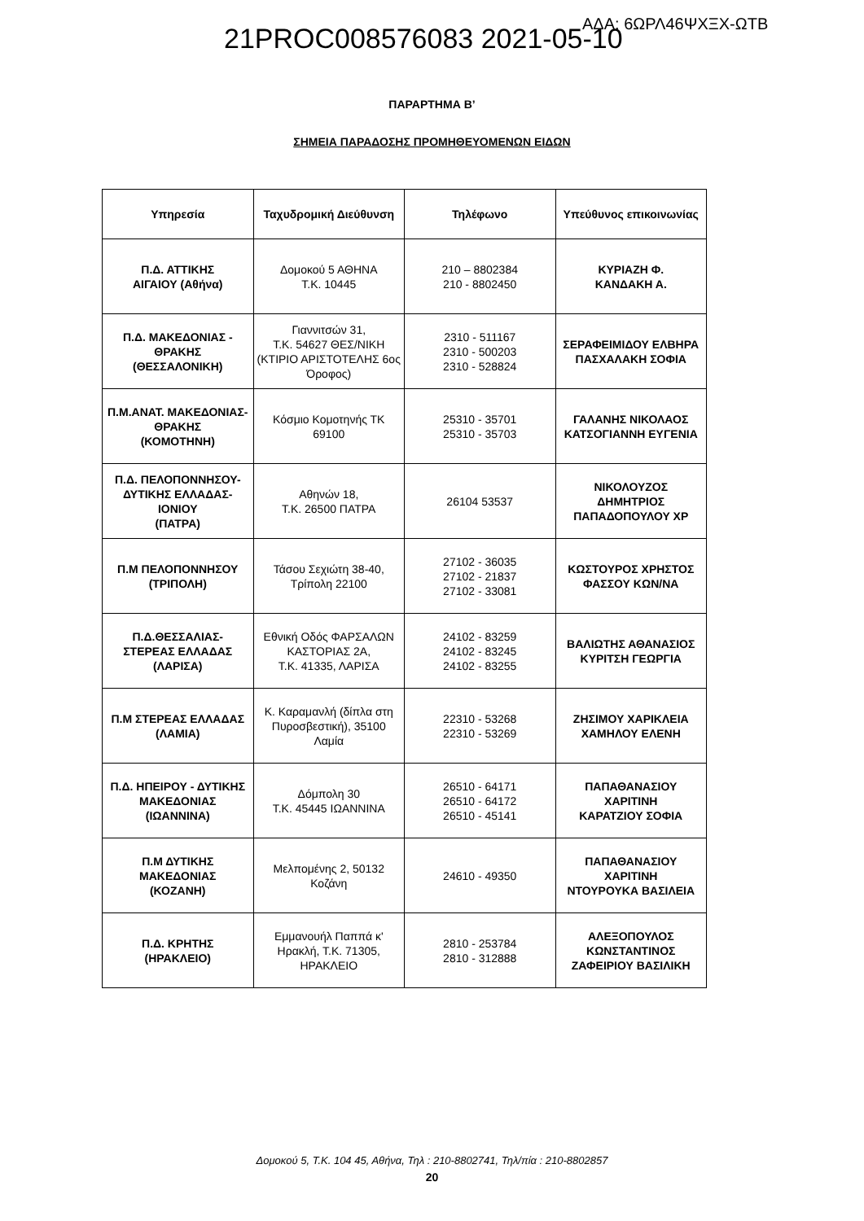21PROC008576083 2021-05-10 ΑΔΑ: 6ΩΡΛ46ΨΧΞΧ-ΩΤΒ
ΠΑΡΑΡΤΗΜΑ Β’
ΣΗΜΕΙΑ ΠΑΡΑΔΟΣΗΣ ΠΡΟΜΗΘΕΥΟΜΕΝΩΝ ΕΙΔΩΝ
| Υπηρεσία | Ταχυδρομική Διεύθυνση | Τηλέφωνο | Υπεύθυνος επικοινωνίας |
| --- | --- | --- | --- |
| Π.Δ. ΑΤΤΙΚΗΣ ΑΙΓΑΙΟΥ (Αθήνα) | Δομοκού 5 ΑΘΗΝΑ Τ.Κ. 10445 | 210 – 8802384 210 - 8802450 | ΚΥΡΙΑΖΗ Φ. ΚΑΝΔΑΚΗ Α. |
| Π.Δ. ΜΑΚΕΔΟΝΙΑΣ - ΘΡΑΚΗΣ (ΘΕΣΣΑΛΟΝΙΚΗ) | Γιαννιτσών 31, Τ.Κ. 54627 ΘΕΣ/ΝΙΚΗ (ΚΤΙΡΙΟ ΑΡΙΣΤΟΤΕΛΗΣ 6ος Όροφος) | 2310 - 511167 2310 - 500203 2310 - 528824 | ΣΕΡΑΦΕΙΜΙΔΟΥ ΕΛΒΗΡΑ ΠΑΣΧΑΛΑΚΗ ΣΟΦΙΑ |
| Π.Μ.ΑΝΑΤ. ΜΑΚΕΔΟΝΙΑΣ- ΘΡΑΚΗΣ (ΚΟΜΟΤΗΝΗ) | Κόσμιο Κομοτηνής ΤΚ 69100 | 25310 - 35701 25310 - 35703 | ΓΑΛΑΝΗΣ ΝΙΚΟΛΑΟΣ ΚΑΤΣΟΓΙΑΝΝΗ ΕΥΓΕΝΙΑ |
| Π.Δ. ΠΕΛΟΠΟΝΝΗΣΟΥ- ΔΥΤΙΚΗΣ ΕΛΛΑΔΑΣ- ΙΟΝΙΟΥ (ΠΑΤΡΑ) | Αθηνών 18, Τ.Κ. 26500 ΠΑΤΡΑ | 26104 53537 | ΝΙΚΟΛΟΥΖΟΣ ΔΗΜΗΤΡΙΟΣ ΠΑΠΑΔΟΠΟΥΛΟΥ ΧΡ |
| Π.Μ ΠΕΛΟΠΟΝΝΗΣΟΥ (ΤΡΙΠΟΛΗ) | Τάσου Σεχιώτη 38-40, Τρίπολη 22100 | 27102 - 36035 27102 - 21837 27102 - 33081 | ΚΩΣΤΟΥΡΟΣ ΧΡΗΣΤΟΣ ΦΑΣΣΟΥ ΚΩΝ/ΝΑ |
| Π.Δ.ΘΕΣΣΑΛΙΑΣ- ΣΤΕΡΕΑΣ ΕΛΛΑΔΑΣ (ΛΑΡΙΣΑ) | Εθνική Οδός ΦΑΡΣΑΛΩΝ ΚΑΣΤΟΡΙΑΣ 2Α, Τ.Κ. 41335, ΛΑΡΙΣΑ | 24102 - 83259 24102 - 83245 24102 - 83255 | ΒΑΛΙΩΤΗΣ ΑΘΑΝΑΣΙΟΣ ΚΥΡΙΤΣΗ ΓΕΩΡΓΙΑ |
| Π.Μ ΣΤΕΡΕΑΣ ΕΛΛΑΔΑΣ (ΛΑΜΙΑ) | Κ. Καραμανλή (δίπλα στη Πυροσβεστική), 35100 Λαμία | 22310 - 53268 22310 - 53269 | ΖΗΣΙΜΟΥ ΧΑΡΙΚΛΕΙΑ ΧΑΜΗΛΟΥ ΕΛΕΝΗ |
| Π.Δ. ΗΠΕΙΡΟΥ - ΔΥΤΙΚΗΣ ΜΑΚΕΔΟΝΙΑΣ (ΙΩΑΝΝΙΝΑ) | Δόμπολη 30 Τ.Κ. 45445 ΙΩΑΝΝΙΝΑ | 26510 - 64171 26510 - 64172 26510 - 45141 | ΠΑΠΑΘΑΝΑΣΙΟΥ ΧΑΡΙΤΙΝΗ ΚΑΡΑΤΖΙΟΥ ΣΟΦΙΑ |
| Π.Μ ΔΥΤΙΚΗΣ ΜΑΚΕΔΟΝΙΑΣ (ΚΟΖΑΝΗ) | Μελπομένης 2, 50132 Κοζάνη | 24610 - 49350 | ΠΑΠΑΘΑΝΑΣΙΟΥ ΧΑΡΙΤΙΝΗ ΝΤΟΥΡΟΥΚΑ ΒΑΣΙΛΕΙΑ |
| Π.Δ. ΚΡΗΤΗΣ (ΗΡΑΚΛΕΙΟ) | Εμμανουήλ Παππά κ' Ηρακλή, Τ.Κ. 71305, ΗΡΑΚΛΕΙΟ | 2810 - 253784 2810 - 312888 | ΑΛΕΞΟΠΟΥΛΟΣ ΚΩΝΣΤΑΝΤΙΝΟΣ ΖΑΦΕΙΡΙΟΥ ΒΑΣΙΛΙΚΗ |
Δομοκού 5, Τ.Κ. 104 45, Αθήνα, Τηλ : 210-8802741, Τηλ/πία : 210-8802857
20